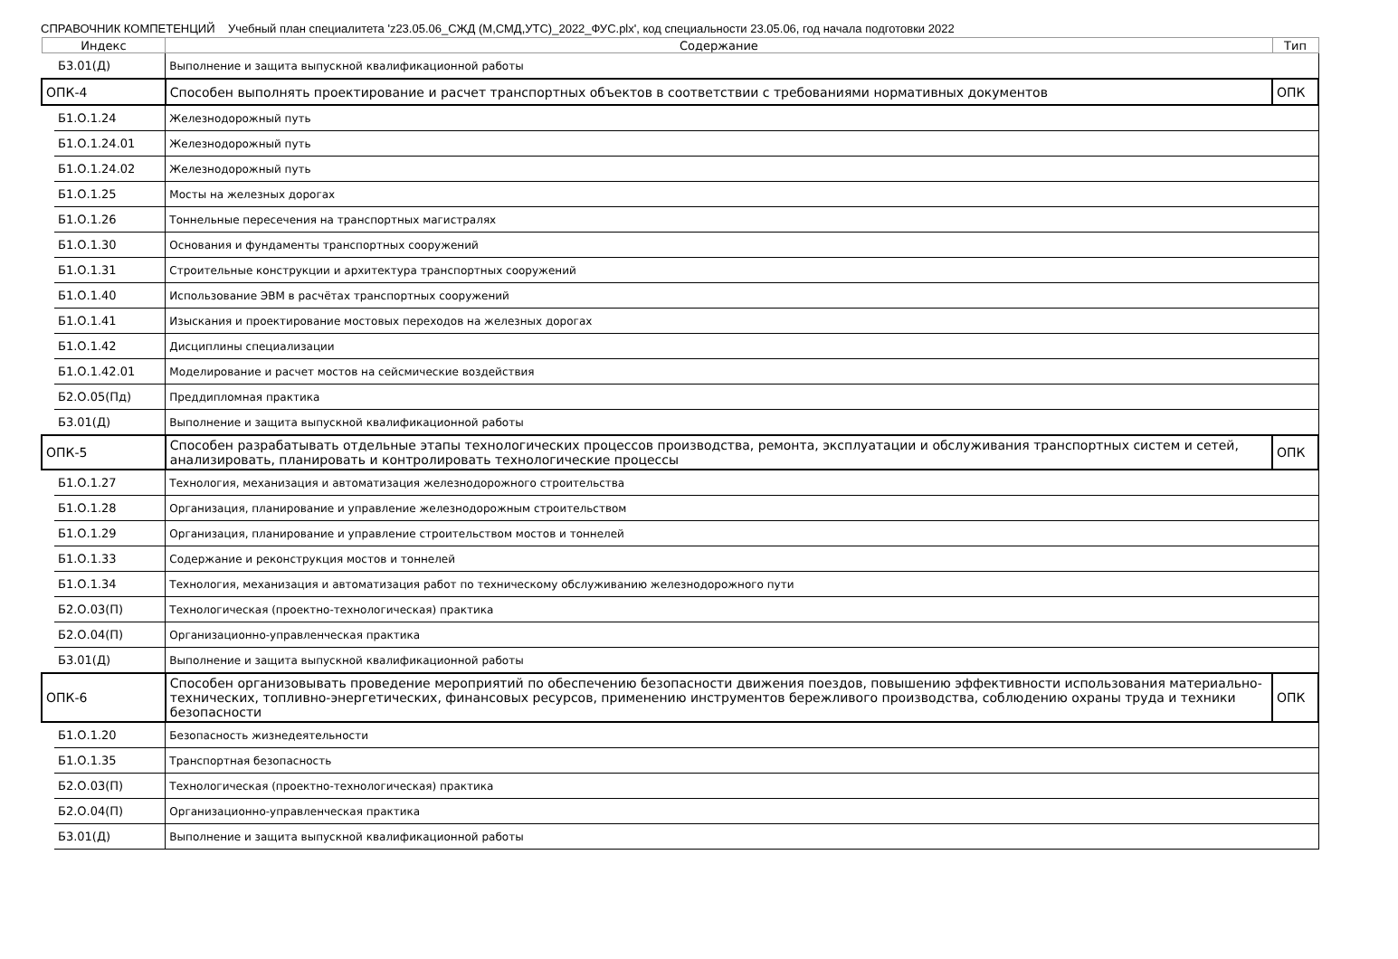СПРАВОЧНИК КОМПЕТЕНЦИЙ Учебный план специалитета 'z23.05.06_СЖД (М,СМД,УТС)_2022_ФУС.plx', код специальности 23.05.06, год начала подготовки 2022
| Индекс | | Содержание | Тип |
| --- | --- | --- | --- |
| | Б3.01(Д) | Выполнение и защита выпускной квалификационной работы | |
| ОПК-4 | | Способен выполнять проектирование и расчет транспортных объектов в соответствии с требованиями нормативных документов | ОПК |
| | Б1.О.1.24 | Железнодорожный путь | |
| | Б1.О.1.24.01 | Железнодорожный путь | |
| | Б1.О.1.24.02 | Железнодорожный путь | |
| | Б1.О.1.25 | Мосты на железных дорогах | |
| | Б1.О.1.26 | Тоннельные пересечения на транспортных магистралях | |
| | Б1.О.1.30 | Основания и фундаменты транспортных сооружений | |
| | Б1.О.1.31 | Строительные конструкции и архитектура транспортных сооружений | |
| | Б1.О.1.40 | Использование ЭВМ в расчётах транспортных сооружений | |
| | Б1.О.1.41 | Изыскания и проектирование мостовых переходов на железных дорогах | |
| | Б1.О.1.42 | Дисциплины специализации | |
| | Б1.О.1.42.01 | Моделирование и расчет мостов на сейсмические воздействия | |
| | Б2.О.05(Пд) | Преддипломная практика | |
| | Б3.01(Д) | Выполнение и защита выпускной квалификационной работы | |
| ОПК-5 | | Способен разрабатывать отдельные этапы технологических процессов производства, ремонта, эксплуатации и обслуживания транспортных систем и сетей, анализировать, планировать и контролировать технологические процессы | ОПК |
| | Б1.О.1.27 | Технология, механизация и автоматизация железнодорожного строительства | |
| | Б1.О.1.28 | Организация, планирование и управление железнодорожным строительством | |
| | Б1.О.1.29 | Организация, планирование и управление строительством мостов и тоннелей | |
| | Б1.О.1.33 | Содержание и реконструкция мостов и тоннелей | |
| | Б1.О.1.34 | Технология, механизация и автоматизация работ по техническому обслуживанию железнодорожного пути | |
| | Б2.О.03(П) | Технологическая (проектно-технологическая) практика | |
| | Б2.О.04(П) | Организационно-управленческая практика | |
| | Б3.01(Д) | Выполнение и защита выпускной квалификационной работы | |
| ОПК-6 | | Способен организовывать проведение мероприятий по обеспечению безопасности движения поездов, повышению эффективности использования материально-технических, топливно-энергетических, финансовых ресурсов, применению инструментов бережливого производства, соблюдению охраны труда и техники безопасности | ОПК |
| | Б1.О.1.20 | Безопасность жизнедеятельности | |
| | Б1.О.1.35 | Транспортная безопасность | |
| | Б2.О.03(П) | Технологическая (проектно-технологическая) практика | |
| | Б2.О.04(П) | Организационно-управленческая практика | |
| | Б3.01(Д) | Выполнение и защита выпускной квалификационной работы | |